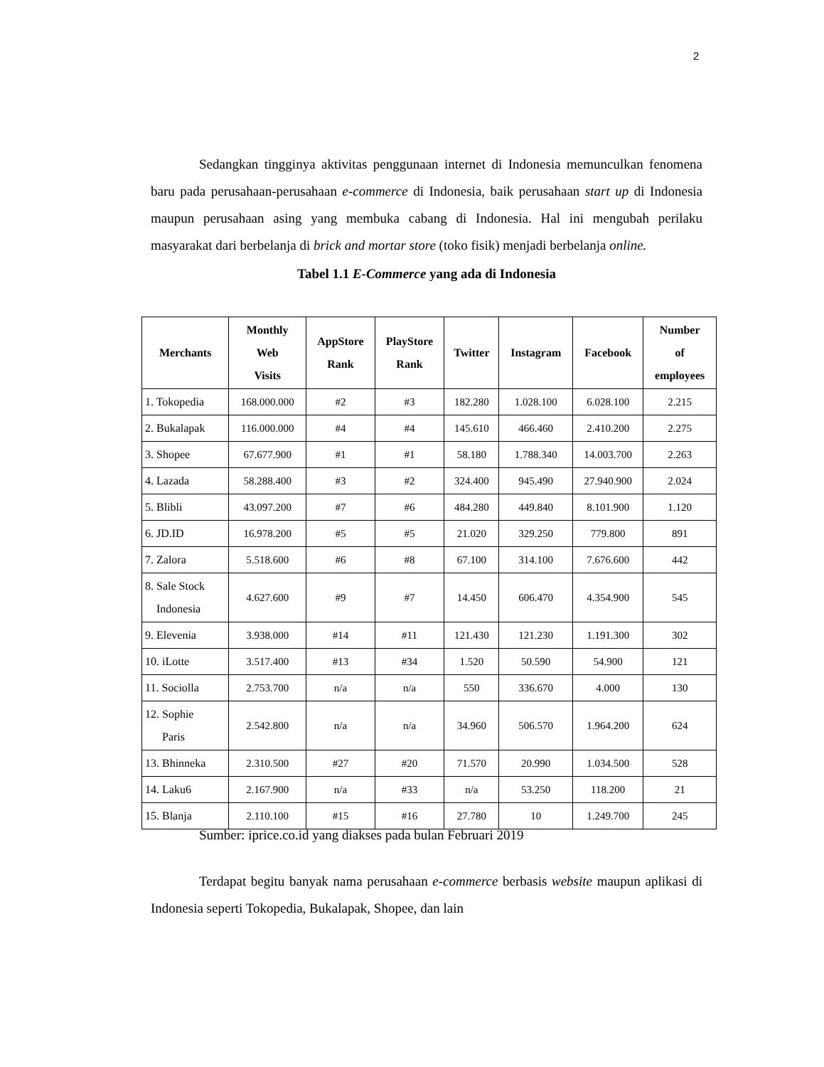2
Sedangkan tingginya aktivitas penggunaan internet di Indonesia memunculkan fenomena baru pada perusahaan-perusahaan e-commerce di Indonesia, baik perusahaan start up di Indonesia maupun perusahaan asing yang membuka cabang di Indonesia. Hal ini mengubah perilaku masyarakat dari berbelanja di brick and mortar store (toko fisik) menjadi berbelanja online.
Tabel 1.1 E-Commerce yang ada di Indonesia
| Merchants | Monthly Web Visits | AppStore Rank | PlayStore Rank | Twitter | Instagram | Facebook | Number of employees |
| --- | --- | --- | --- | --- | --- | --- | --- |
| 1. Tokopedia | 168.000.000 | #2 | #3 | 182.280 | 1.028.100 | 6.028.100 | 2.215 |
| 2. Bukalapak | 116.000.000 | #4 | #4 | 145.610 | 466.460 | 2.410.200 | 2.275 |
| 3. Shopee | 67.677.900 | #1 | #1 | 58.180 | 1.788.340 | 14.003.700 | 2.263 |
| 4. Lazada | 58.288.400 | #3 | #2 | 324.400 | 945.490 | 27.940.900 | 2.024 |
| 5. Blibli | 43.097.200 | #7 | #6 | 484.280 | 449.840 | 8.101.900 | 1.120 |
| 6. JD.ID | 16.978.200 | #5 | #5 | 21.020 | 329.250 | 779.800 | 891 |
| 7. Zalora | 5.518.600 | #6 | #8 | 67.100 | 314.100 | 7.676.600 | 442 |
| 8. Sale Stock Indonesia | 4.627.600 | #9 | #7 | 14.450 | 606.470 | 4.354.900 | 545 |
| 9. Elevenia | 3.938.000 | #14 | #11 | 121.430 | 121.230 | 1.191.300 | 302 |
| 10. iLotte | 3.517.400 | #13 | #34 | 1.520 | 50.590 | 54.900 | 121 |
| 11. Sociolla | 2.753.700 | n/a | n/a | 550 | 336.670 | 4.000 | 130 |
| 12. Sophie Paris | 2.542.800 | n/a | n/a | 34.960 | 506.570 | 1.964.200 | 624 |
| 13. Bhinneka | 2.310.500 | #27 | #20 | 71.570 | 20.990 | 1.034.500 | 528 |
| 14. Laku6 | 2.167.900 | n/a | #33 | n/a | 53.250 | 118.200 | 21 |
| 15. Blanja | 2.110.100 | #15 | #16 | 27.780 | 10 | 1.249.700 | 245 |
Sumber: iprice.co.id yang diakses pada bulan Februari 2019
Terdapat begitu banyak nama perusahaan e-commerce berbasis website maupun aplikasi di Indonesia seperti Tokopedia, Bukalapak, Shopee, dan lain